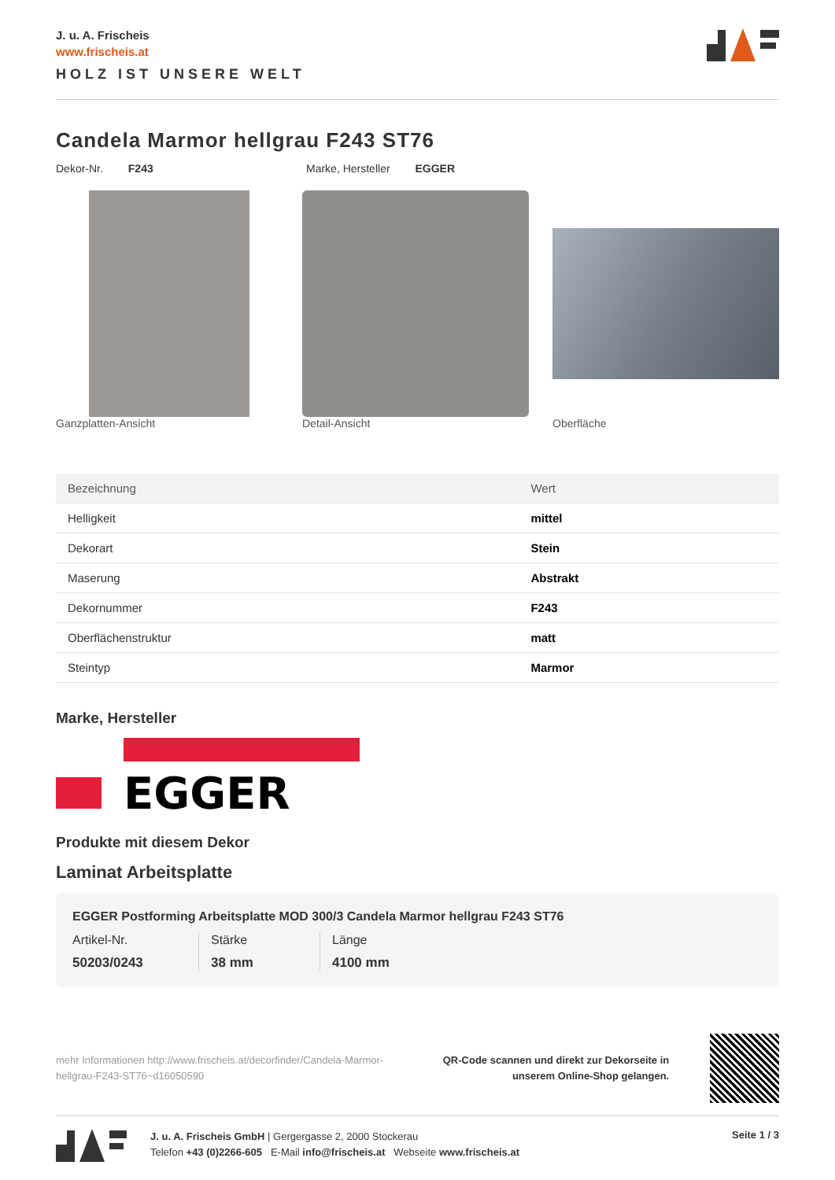J. u. A. Frischeis
www.frischeis.at
HOLZ IST UNSERE WELT
Candela Marmor hellgrau F243 ST76
Dekor-Nr. F243 Marke, Hersteller EGGER
Ganzplatten-Ansicht Detail-Ansicht Oberfläche
| Bezeichnung | Wert |
| --- | --- |
| Helligkeit | mittel |
| Dekorart | Stein |
| Maserung | Abstrakt |
| Dekornummer | F243 |
| Oberflächenstruktur | matt |
| Steintyp | Marmor |
Marke, Hersteller
EGGER
Produkte mit diesem Dekor
Laminat Arbeitsplatte
EGGER Postforming Arbeitsplatte MOD 300/3 Candela Marmor hellgrau F243 ST76
Artikel-Nr.
50203/0243
Stärke
38 mm
Länge
4100 mm
mehr Informationen http://www.frischeis.at/decorfinder/Candela-Marmor-hellgrau-F243-ST76~d16050590
QR-Code scannen und direkt zur Dekorseite in
unserem Online-Shop gelangen.
J. u. A. Frischeis GmbH | Gergergasse 2, 2000 Stockerau
Telefon +43 (0)2266-605 E-Mail info@frischeis.at Webseite www.frischeis.at
Seite 1 / 3